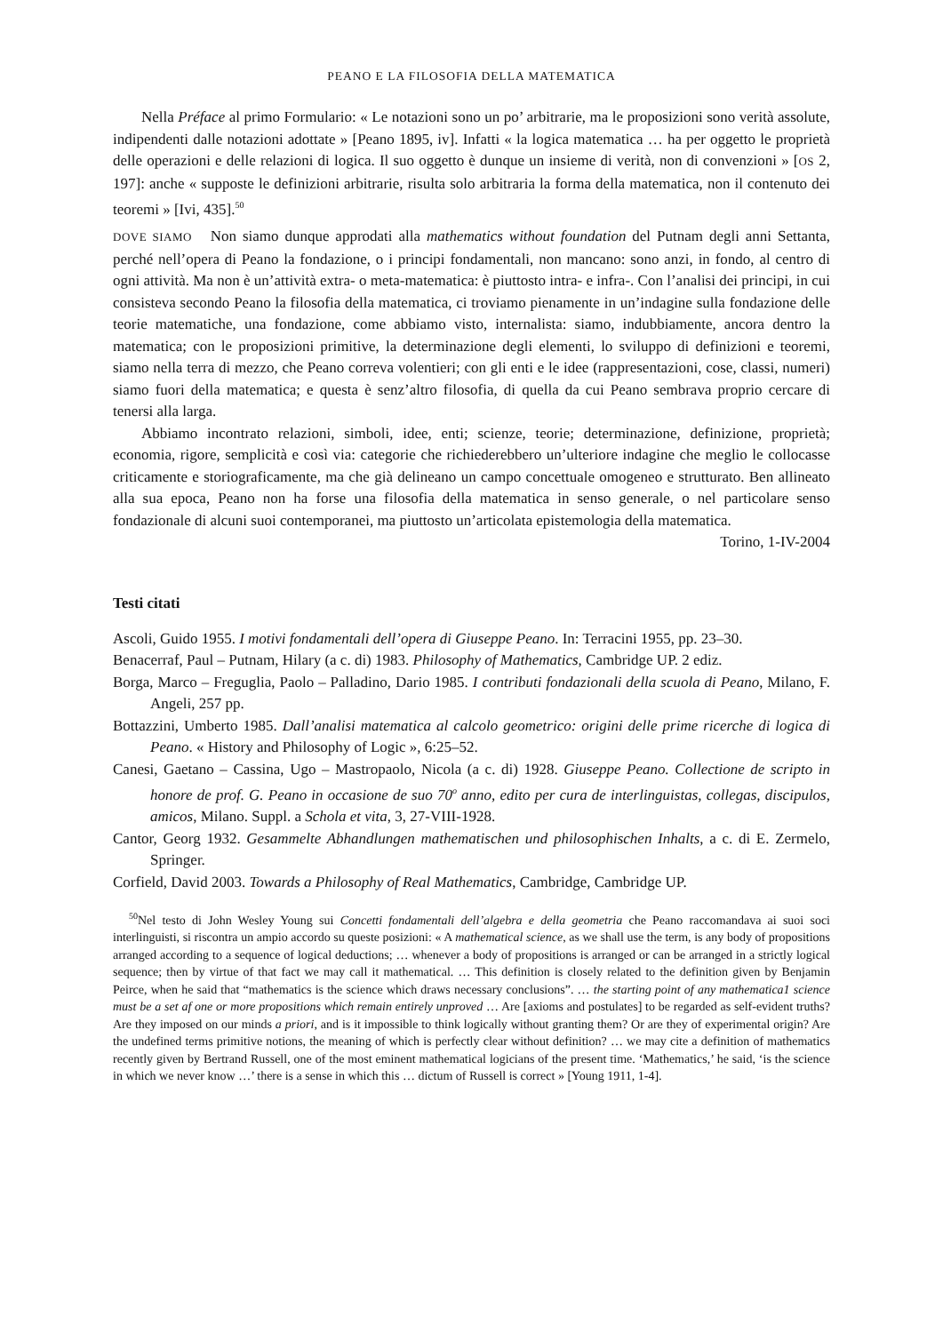PEANO E LA FILOSOFIA DELLA MATEMATICA
Nella Préface al primo Formulario: « Le notazioni sono un po’ arbitrarie, ma le proposizioni sono verità assolute, indipendenti dalle notazioni adottate » [Peano 1895, iv]. Infatti « la logica matematica … ha per oggetto le proprietà delle operazioni e delle relazioni di logica. Il suo oggetto è dunque un insieme di verità, non di convenzioni » [OS 2, 197]: anche « supposte le definizioni arbitrarie, risulta solo arbitraria la forma della matematica, non il contenuto dei teoremi » [Ivi, 435].<sup>50</sup>
DOVE SIAMO Non siamo dunque approdati alla mathematics without foundation del Putnam degli anni Settanta, perché nell’opera di Peano la fondazione, o i principi fondamentali, non mancano: sono anzi, in fondo, al centro di ogni attività. Ma non è un’attività extra- o meta-matematica: è piuttosto intra- e infra-. Con l’analisi dei principi, in cui consisteva secondo Peano la filosofia della matematica, ci troviamo pienamente in un’indagine sulla fondazione delle teorie matematiche, una fondazione, come abbiamo visto, internalista: siamo, indubbiamente, ancora dentro la matematica; con le proposizioni primitive, la determinazione degli elementi, lo sviluppo di definizioni e teoremi, siamo nella terra di mezzo, che Peano correva volentieri; con gli enti e le idee (rappresentazioni, cose, classi, numeri) siamo fuori della matematica; e questa è senz’altro filosofia, di quella da cui Peano sembrava proprio cercare di tenersi alla larga.
Abbiamo incontrato relazioni, simboli, idee, enti; scienze, teorie; determinazione, definizione, proprietà; economia, rigore, semplicità e così via: categorie che richiederebbero un’ulteriore indagine che meglio le collocasse criticamente e storiograficamente, ma che già delineano un campo concettuale omogeneo e strutturato. Ben allineato alla sua epoca, Peano non ha forse una filosofia della matematica in senso generale, o nel particolare senso fondazionale di alcuni suoi contemporanei, ma piuttosto un’articolata epistemologia della matematica.
Torino, 1-IV-2004
Testi citati
Ascoli, Guido 1955. I motivi fondamentali dell’opera di Giuseppe Peano. In: Terracini 1955, pp. 23–30.
Benacerraf, Paul – Putnam, Hilary (a c. di) 1983. Philosophy of Mathematics, Cambridge UP. 2 ediz.
Borga, Marco – Freguglia, Paolo – Palladino, Dario 1985. I contributi fondazionali della scuola di Peano, Milano, F. Angeli, 257 pp.
Bottazzini, Umberto 1985. Dall’analisi matematica al calcolo geometrico: origini delle prime ricerche di logica di Peano. « History and Philosophy of Logic », 6:25–52.
Canesi, Gaetano – Cassina, Ugo – Mastropaolo, Nicola (a c. di) 1928. Giuseppe Peano. Collectione de scripto in honore de prof. G. Peano in occasione de suo 70<sup>o</sup> anno, edito per cura de interlinguistas, collegas, discipulos, amicos, Milano. Suppl. a Schola et vita, 3, 27-VIII-1928.
Cantor, Georg 1932. Gesammelte Abhandlungen mathematischen und philosophischen Inhalts, a c. di E. Zermelo, Springer.
Corfield, David 2003. Towards a Philosophy of Real Mathematics, Cambridge, Cambridge UP.
<sup>50</sup> Nel testo di John Wesley Young sui Concetti fondamentali dell’algebra e della geometria che Peano raccomandava ai suoi soci interlinguisti, si riscontra un ampio accordo su queste posizioni: « A mathematical science, as we shall use the term, is any body of propositions arranged according to a sequence of logical deductions; … whenever a body of propositions is arranged or can be arranged in a strictly logical sequence; then by virtue of that fact we may call it mathematical. … This definition is closely related to the definition given by Benjamin Peirce, when he said that “mathematics is the science which draws necessary conclusions”. … the starting point of any mathematica1 science must be a set af one or more propositions which remain entirely unproved … Are [axioms and postulates] to be regarded as self-evident truths? Are they imposed on our minds a priori, and is it impossible to think logically without granting them? Or are they of experimental origin? Are the undefined terms primitive notions, the meaning of which is perfectly clear without definition? … we may cite a definition of mathematics recently given by Bertrand Russell, one of the most eminent mathematical logicians of the present time. ‘Mathematics,’ he said, ‘is the science in which we never know …’ there is a sense in which this … dictum of Russell is correct » [Young 1911, 1-4].